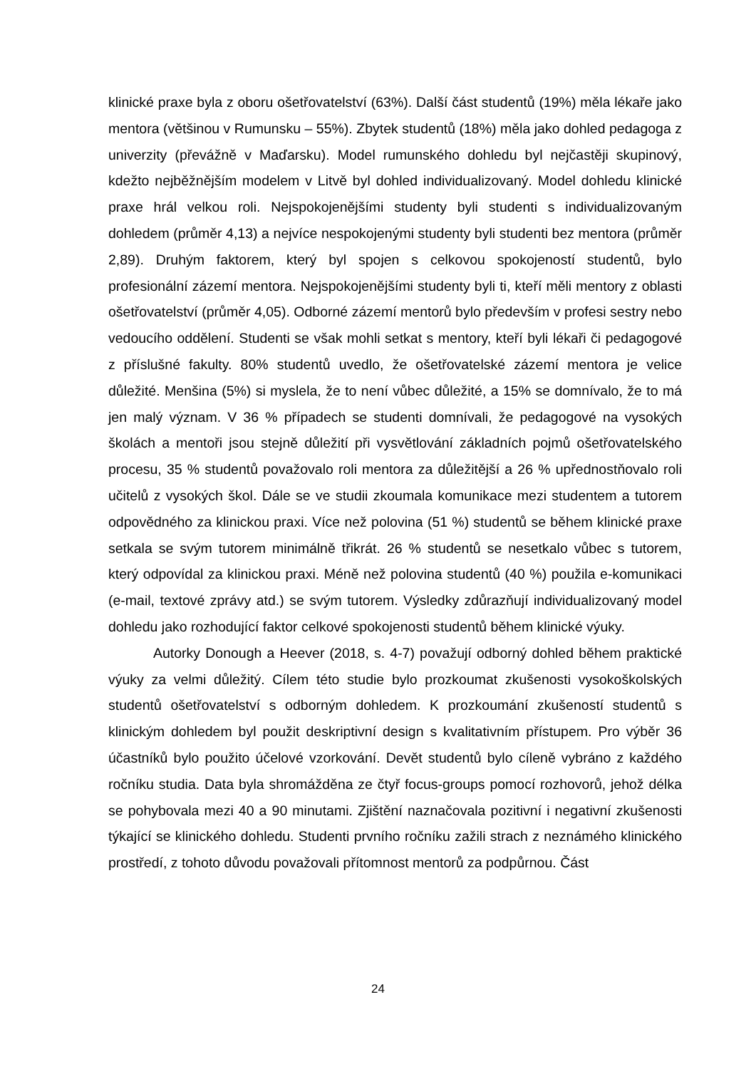klinické praxe byla z oboru ošetřovatelství (63%). Další část studentů (19%) měla lékaře jako mentora (většinou v Rumunsku – 55%). Zbytek studentů (18%) měla jako dohled pedagoga z univerzity (převážně v Maďarsku). Model rumunského dohledu byl nejčastěji skupinový, kdežto nejběžnějším modelem v Litvě byl dohled individualizovaný. Model dohledu klinické praxe hrál velkou roli. Nejspokojenějšími studenty byli studenti s individualizovaným dohledem (průměr 4,13) a nejvíce nespokojenými studenty byli studenti bez mentora (průměr 2,89). Druhým faktorem, který byl spojen s celkovou spokojeností studentů, bylo profesionální zázemí mentora. Nejspokojenějšími studenty byli ti, kteří měli mentory z oblasti ošetřovatelství (průměr 4,05). Odborné zázemí mentorů bylo především v profesi sestry nebo vedoucího oddělení. Studenti se však mohli setkat s mentory, kteří byli lékaři či pedagogové z příslušné fakulty. 80% studentů uvedlo, že ošetřovatelské zázemí mentora je velice důležité. Menšina (5%) si myslela, že to není vůbec důležité, a 15% se domnívalo, že to má jen malý význam. V 36 % případech se studenti domnívali, že pedagogové na vysokých školách a mentoři jsou stejně důležití při vysvětlování základních pojmů ošetřovatelského procesu, 35 % studentů považovalo roli mentora za důležitější a 26 % upřednostňovalo roli učitelů z vysokých škol. Dále se ve studii zkoumala komunikace mezi studentem a tutorem odpovědného za klinickou praxi. Více než polovina (51 %) studentů se během klinické praxe setkala se svým tutorem minimálně třikrát. 26 % studentů se nesetkalo vůbec s tutorem, který odpovídal za klinickou praxi. Méně než polovina studentů (40 %) použila e-komunikaci (e-mail, textové zprávy atd.) se svým tutorem. Výsledky zdůrazňují individualizovaný model dohledu jako rozhodující faktor celkové spokojenosti studentů během klinické výuky.
Autorky Donough a Heever (2018, s. 4-7) považují odborný dohled během praktické výuky za velmi důležitý. Cílem této studie bylo prozkoumat zkušenosti vysokoškolských studentů ošetřovatelství s odborným dohledem. K prozkoumání zkušeností studentů s klinickým dohledem byl použit deskriptivní design s kvalitativním přístupem. Pro výběr 36 účastníků bylo použito účelové vzorkování. Devět studentů bylo cíleně vybráno z každého ročníku studia. Data byla shromážděna ze čtyř focus-groups pomocí rozhovorů, jehož délka se pohybovala mezi 40 a 90 minutami. Zjištění naznačovala pozitivní i negativní zkušenosti týkající se klinického dohledu. Studenti prvního ročníku zažili strach z neznámého klinického prostředí, z tohoto důvodu považovali přítomnost mentorů za podpůrnou. Část
24